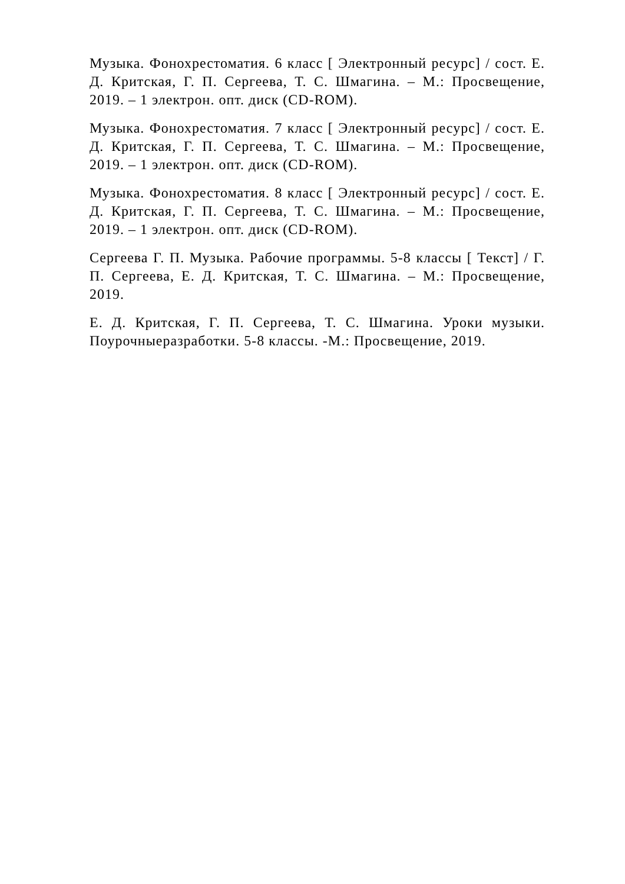Музыка. Фонохрестоматия. 6 класс [ Электронный ресурс] / сост. Е. Д. Критская, Г. П. Сергеева, Т. С. Шмагина. – М.: Просвещение, 2019. – 1 электрон. опт. диск (CD-ROM).
Музыка. Фонохрестоматия. 7 класс [ Электронный ресурс] / сост. Е. Д. Критская, Г. П. Сергеева, Т. С. Шмагина. – М.: Просвещение, 2019. – 1 электрон. опт. диск (CD-ROM).
Музыка. Фонохрестоматия. 8 класс [ Электронный ресурс] / сост. Е. Д. Критская, Г. П. Сергеева, Т. С. Шмагина. – М.: Просвещение, 2019. – 1 электрон. опт. диск (CD-ROM).
Сергеева Г. П. Музыка. Рабочие программы. 5-8 классы [ Текст] / Г. П. Сергеева, Е. Д. Критская, Т. С. Шмагина. – М.: Просвещение, 2019.
Е. Д. Критская, Г. П. Сергеева, Т. С. Шмагина. Уроки музыки. Поурочныеразработки. 5-8 классы. -М.: Просвещение, 2019.